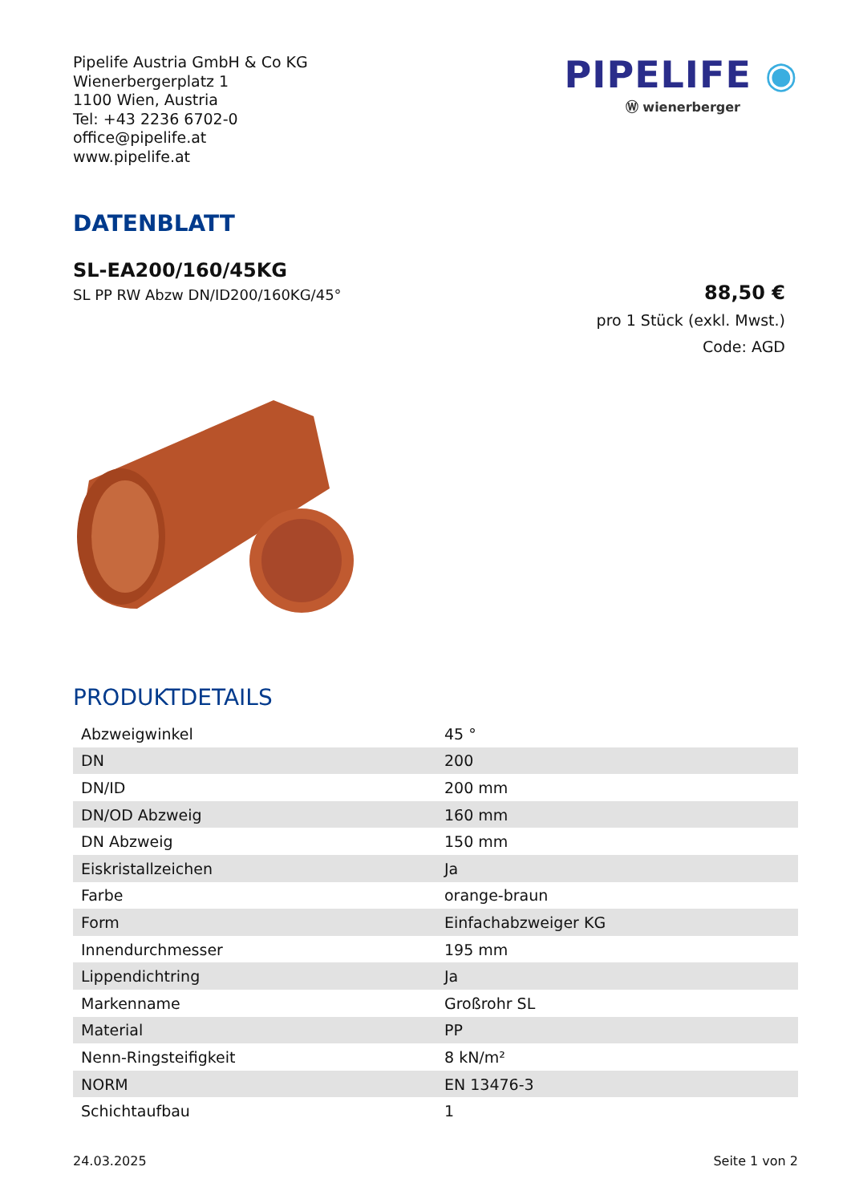Pipelife Austria GmbH & Co KG
Wienerbergerplatz 1
1100 Wien, Austria
Tel: +43 2236 6702-0
office@pipelife.at
www.pipelife.at
PIPELIFE ◉
Ⓦ wienerberger
DATENBLATT
SL-EA200/160/45KG
SL PP RW Abzw DN/ID200/160KG/45°
88,50 €
pro 1 Stück (exkl. Mwst.)
Code: AGD
PRODUKTDETAILS
| Abzweigwinkel | 45 ° |
| DN | 200 |
| DN/ID | 200 mm |
| DN/OD Abzweig | 160 mm |
| DN Abzweig | 150 mm |
| Eiskristallzeichen | Ja |
| Farbe | orange-braun |
| Form | Einfachabzweiger KG |
| Innendurchmesser | 195 mm |
| Lippendichtring | Ja |
| Markenname | Großrohr SL |
| Material | PP |
| Nenn-Ringsteifigkeit | 8 kN/m² |
| NORM | EN 13476-3 |
| Schichtaufbau | 1 |
24.03.2025 Seite 1 von 2